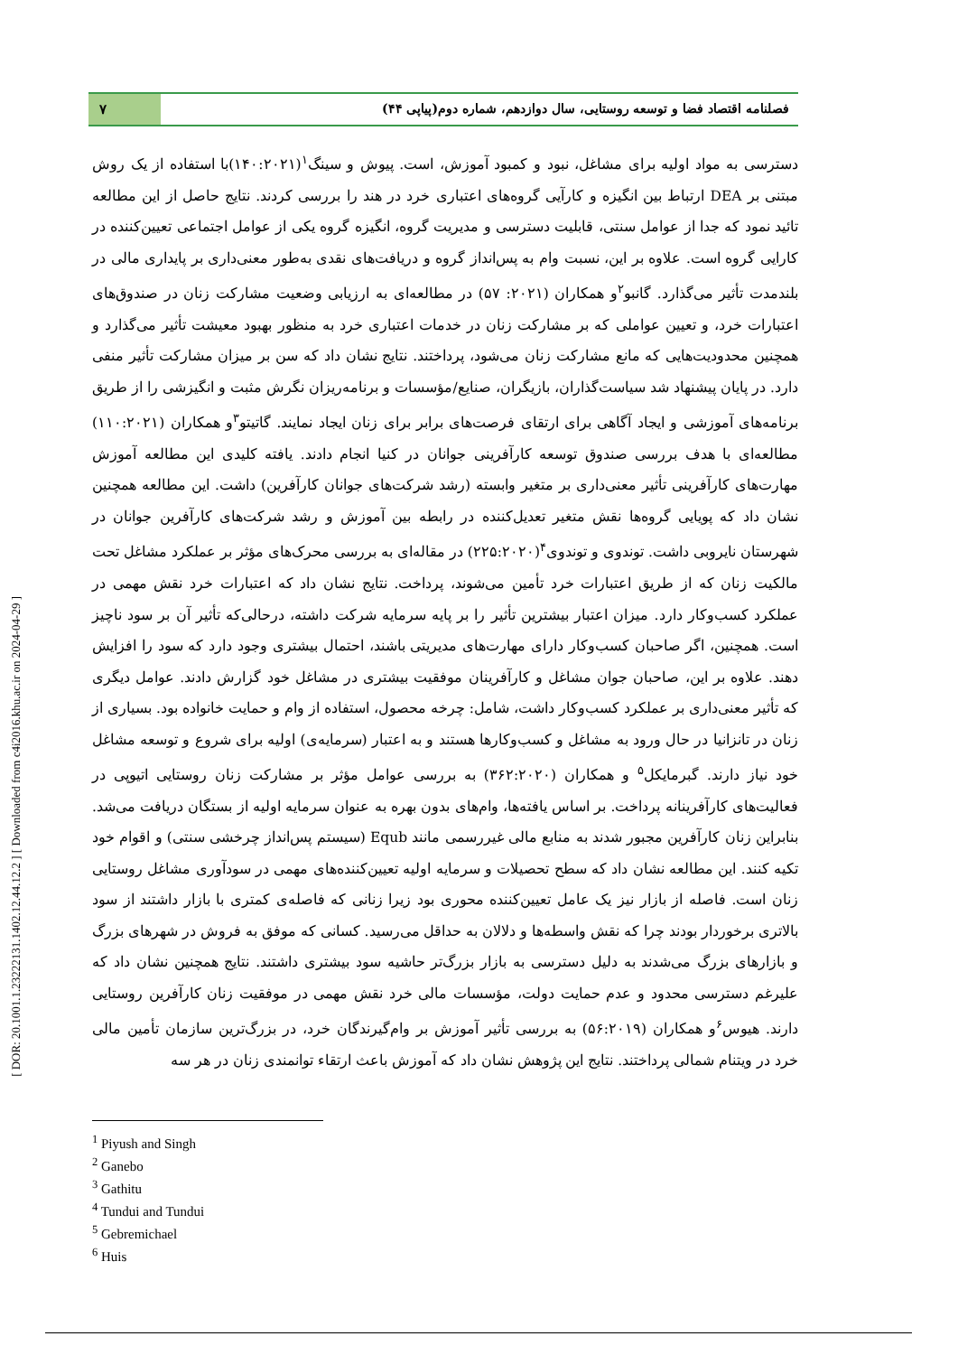فصلنامه اقتصاد فضا و توسعه روستایی، سال دوازدهم، شماره دوم(پیاپی ۴۴)
۷
دسترسی به مواد اولیه برای مشاغل، نبود و کمبود آموزش، است. پیوش و سینگ<sup>۱</sup>(۱۴۰:۲۰۲۱)با استفاده از یک روش مبتنی بر DEA ارتباط بین انگیزه و کارآیی گروه‌های اعتباری خرد در هند را بررسی کردند. نتایج حاصل از این مطالعه تائید نمود که جدا از عوامل سنتی، قابلیت دسترسی و مدیریت گروه، انگیزه گروه یکی از عوامل اجتماعی تعیین‌کننده در کارایی گروه است. علاوه بر این، نسبت وام به پس‌انداز گروه و دریافت‌های نقدی به‌طور معنی‌داری بر پایداری مالی در بلندمدت تأثیر می‌گذارد. گانبو<sup>۲</sup>و همکاران (۲۰۲۱: ۵۷) در مطالعه‌ای به ارزیابی وضعیت مشارکت زنان در صندوق‌های اعتبارات خرد، و تعیین عواملی که بر مشارکت زنان در خدمات اعتباری خرد به منظور بهبود معیشت تأثیر می‌گذارد و همچنین محدودیت‌هایی که مانع مشارکت زنان می‌شود، پرداختند. نتایج نشان داد که سن بر میزان مشارکت تأثیر منفی دارد. در پایان پیشنهاد شد سیاست‌گذاران، بازیگران، صنایع/مؤسسات و برنامه‌ریزان نگرش مثبت و انگیزشی را از طریق برنامه‌های آموزشی و ایجاد آگاهی برای ارتقای فرصت‌های برابر برای زنان ایجاد نمایند. گاتیتو<sup>۳</sup>و همکاران (۱۱۰:۲۰۲۱) مطالعه‌ای با هدف بررسی صندوق توسعه کارآفرینی جوانان در کنیا انجام دادند. یافته کلیدی این مطالعه آموزش مهارت‌های کارآفرینی تأثیر معنی‌داری بر متغیر وابسته (رشد شرکت‌های جوانان کارآفرین) داشت. این مطالعه همچنین نشان داد که پویایی گروه‌ها نقش متغیر تعدیل‌کننده در رابطه بین آموزش و رشد شرکت‌های کارآفرین جوانان در شهرستان نایروبی داشت. توندوی و توندوی<sup>۴</sup>(۲۲۵:۲۰۲۰) در مقاله‌ای به بررسی محرک‌های مؤثر بر عملکرد مشاغل تحت مالکیت زنان که از طریق اعتبارات خرد تأمین می‌شوند، پرداخت. نتایج نشان داد که اعتبارات خرد نقش مهمی در عملکرد کسب‌وکار دارد. میزان اعتبار بیشترین تأثیر را بر پایه سرمایه شرکت داشته، درحالی‌که تأثیر آن بر سود ناچیز است. همچنین، اگر صاحبان کسب‌وکار دارای مهارت‌های مدیریتی باشند، احتمال بیشتری وجود دارد که سود را افزایش دهند. علاوه بر این، صاحبان جوان مشاغل و کارآفرینان موفقیت بیشتری در مشاغل خود گزارش دادند. عوامل دیگری که تأثیر معنی‌داری بر عملکرد کسب‌وکار داشت، شامل: چرخه محصول، استفاده از وام و حمایت خانواده بود. بسیاری از زنان در تانزانیا در حال ورود به مشاغل و کسب‌وکارها هستند و به اعتبار (سرمایه‌ی) اولیه برای شروع و توسعه مشاغل خود نیاز دارند. گبرمایکل<sup>۵</sup> و همکاران (۳۶۲:۲۰۲۰) به بررسی عوامل مؤثر بر مشارکت زنان روستایی اتیوپی در فعالیت‌های کارآفرینانه پرداخت. بر اساس یافته‌ها، وام‌های بدون بهره به عنوان سرمایه اولیه از بستگان دریافت می‌شد. بنابراین زنان کارآفرین مجبور شدند به منابع مالی غیررسمی مانند Equb (سیستم پس‌انداز چرخشی سنتی) و اقوام خود تکیه کنند. این مطالعه نشان داد که سطح تحصیلات و سرمایه اولیه تعیین‌کننده‌های مهمی در سودآوری مشاغل روستایی زنان است. فاصله از بازار نیز یک عامل تعیین‌کننده محوری بود زیرا زنانی که فاصله‌ی کمتری با بازار داشتند از سود بالاتری برخوردار بودند چرا که نقش واسطه‌ها و دلالان به حداقل می‌رسید. کسانی که موفق به فروش در شهرهای بزرگ و بازارهای بزرگ می‌شدند به دلیل دسترسی به بازار بزرگ‌تر حاشیه سود بیشتری داشتند. نتایج همچنین نشان داد که علیرغم دسترسی محدود و عدم حمایت دولت، مؤسسات مالی خرد نقش مهمی در موفقیت زنان کارآفرین روستایی دارند. هیوس<sup>۶</sup>و همکاران (۵۶:۲۰۱۹) به بررسی تأثیر آموزش بر وام‌گیرندگان خرد، در بزرگ‌ترین سازمان تأمین مالی خرد در ویتنام شمالی پرداختند. نتایج این پژوهش نشان داد که آموزش باعث ارتقاء توانمندی زنان در هر سه
<sup>1</sup> Piyush and Singh
<sup>2</sup> Ganebo
<sup>3</sup> Gathitu
<sup>4</sup> Tundui and Tundui
<sup>5</sup> Gebremichael
<sup>6</sup> Huis
[ DOR: 20.1001.1.23222131.1402.12.44.12.2 ] [ Downloaded from c4i2016.khu.ac.ir on 2024-04-29 ]